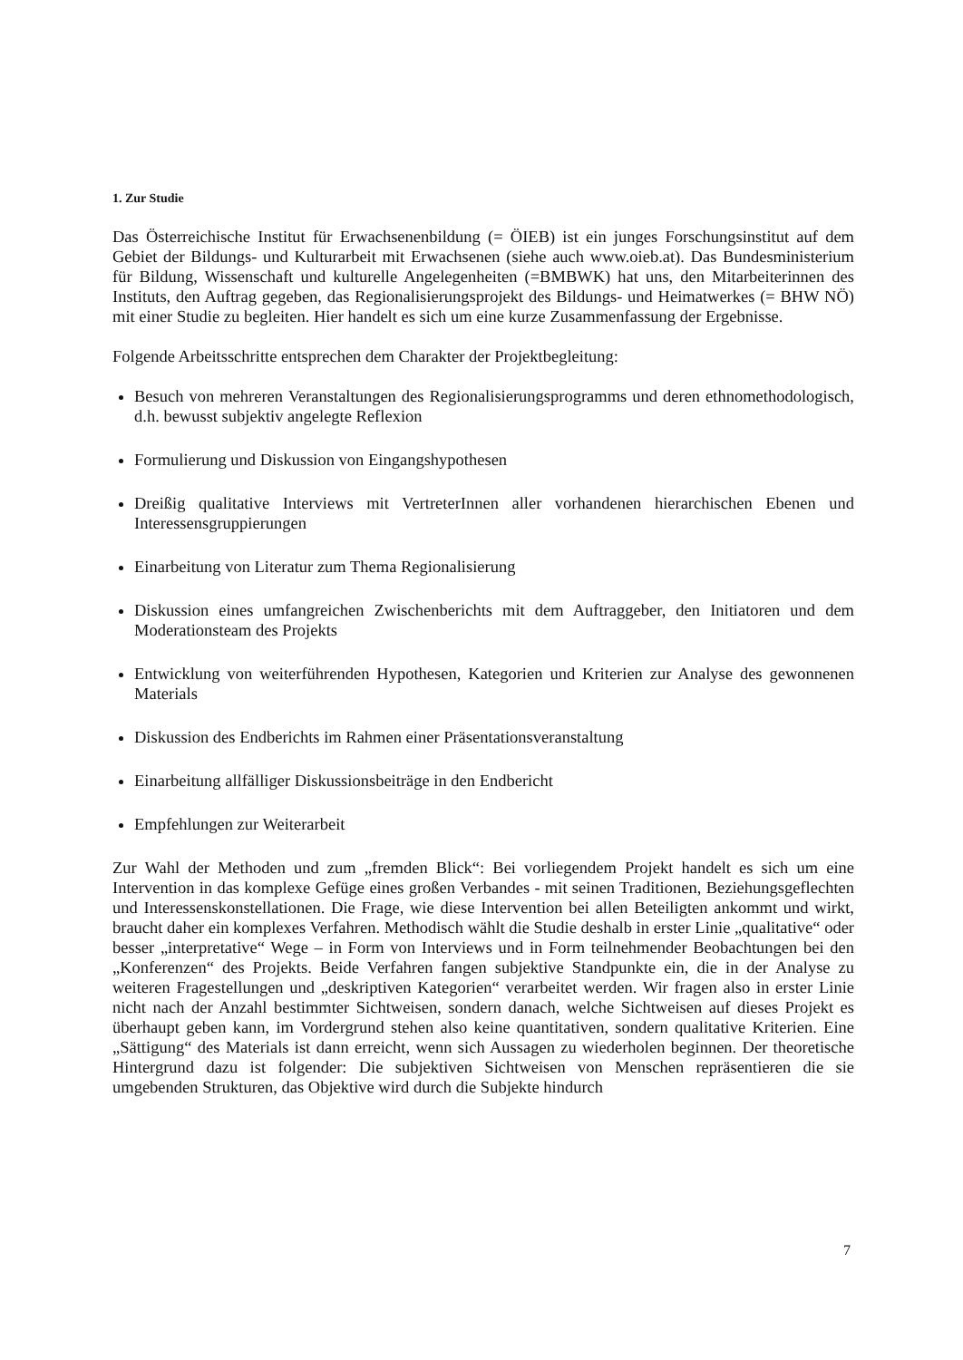1. Zur Studie
Das Österreichische Institut für Erwachsenenbildung (= ÖIEB) ist ein junges Forschungsinstitut auf dem Gebiet der Bildungs- und Kulturarbeit mit Erwachsenen (siehe auch www.oieb.at). Das Bundesministerium für Bildung, Wissenschaft und kulturelle Angelegenheiten (=BMBWK) hat uns, den Mitarbeiterinnen des Instituts, den Auftrag gegeben, das Regionalisierungsprojekt des Bildungs- und Heimatwerkes (= BHW NÖ) mit einer Studie zu begleiten. Hier handelt es sich um eine kurze Zusammenfassung der Ergebnisse.
Folgende Arbeitsschritte entsprechen dem Charakter der Projektbegleitung:
Besuch von mehreren Veranstaltungen des Regionalisierungsprogramms und deren ethnomethodologisch, d.h. bewusst subjektiv angelegte Reflexion
Formulierung und Diskussion von Eingangshypothesen
Dreißig qualitative Interviews mit VertreterInnen aller vorhandenen hierarchischen Ebenen und Interessensgruppierungen
Einarbeitung von Literatur zum Thema Regionalisierung
Diskussion eines umfangreichen Zwischenberichts mit dem Auftraggeber, den Initiatoren und dem Moderationsteam des Projekts
Entwicklung von weiterführenden Hypothesen, Kategorien und Kriterien zur Analyse des gewonnenen Materials
Diskussion des Endberichts im Rahmen einer Präsentationsveranstaltung
Einarbeitung allfälliger Diskussionsbeiträge in den Endbericht
Empfehlungen zur Weiterarbeit
Zur Wahl der Methoden und zum „fremden Blick“: Bei vorliegendem Projekt handelt es sich um eine Intervention in das komplexe Gefüge eines großen Verbandes - mit seinen Traditionen, Beziehungsgeflechten und Interessenskonstellationen. Die Frage, wie diese Intervention bei allen Beteiligten ankommt und wirkt, braucht daher ein komplexes Verfahren. Methodisch wählt die Studie deshalb in erster Linie „qualitative“ oder besser „interpretative“ Wege – in Form von Interviews und in Form teilnehmender Beobachtungen bei den „Konferenzen“ des Projekts. Beide Verfahren fangen subjektive Standpunkte ein, die in der Analyse zu weiteren Fragestellungen und „deskriptiven Kategorien“ verarbeitet werden. Wir fragen also in erster Linie nicht nach der Anzahl bestimmter Sichtweisen, sondern danach, welche Sichtweisen auf dieses Projekt es überhaupt geben kann, im Vordergrund stehen also keine quantitativen, sondern qualitative Kriterien. Eine „Sättigung“ des Materials ist dann erreicht, wenn sich Aussagen zu wiederholen beginnen. Der theoretische Hintergrund dazu ist folgender: Die subjektiven Sichtweisen von Menschen repräsentieren die sie umgebenden Strukturen, das Objektive wird durch die Subjekte hindurch
7